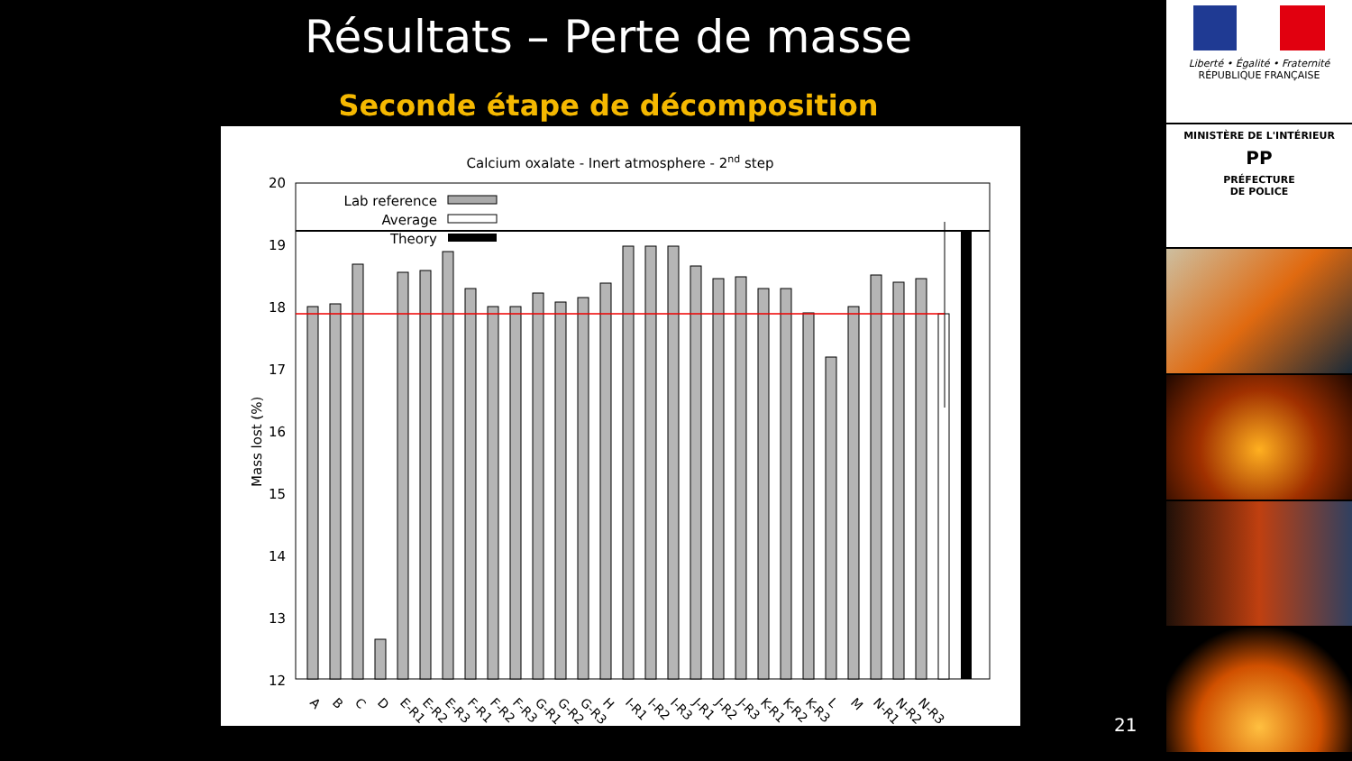Résultats – Perte de masse
Seconde étape de décomposition
Calcium oxalate - Inert atmosphere - 2nd step
20
19
18
17
16
15
14
13
12
Mass lost (%)
Lab reference
Average
Theory
A
B
C
D
E-R1
E-R2
E-R3
F-R1
F-R2
F-R3
G-R1
G-R2
G-R3
H
I-R1
I-R2
I-R3
J-R1
J-R2
J-R3
K-R1
K-R2
K-R3
L
M
N-R1
N-R2
N-R3
21
Liberté • Égalité • Fraternité
RÉPUBLIQUE FRANÇAISE
MINISTÈRE DE L'INTÉRIEUR
PP
PRÉFECTURE
DE POLICE